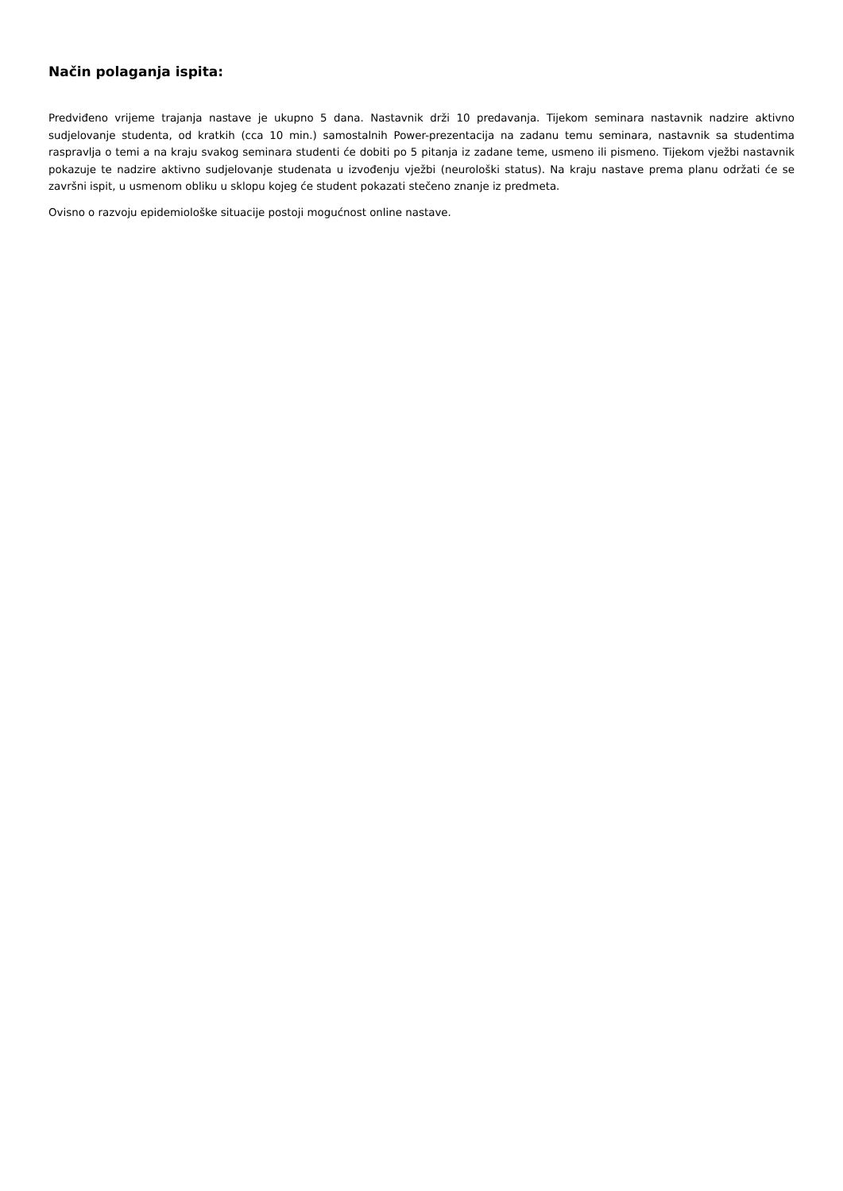Način polaganja ispita:
Predviđeno vrijeme trajanja nastave je ukupno 5 dana. Nastavnik drži 10 predavanja. Tijekom seminara nastavnik nadzire aktivno sudjelovanje studenta, od kratkih (cca 10 min.) samostalnih Power-prezentacija na zadanu temu seminara, nastavnik sa studentima raspravlja o temi a na kraju svakog seminara studenti će dobiti po 5 pitanja iz zadane teme, usmeno ili pismeno. Tijekom vježbi nastavnik pokazuje te nadzire aktivno sudjelovanje studenata u izvođenju vježbi (neurološki status). Na kraju nastave prema planu održati će se završni ispit, u usmenom obliku u sklopu kojeg će student pokazati stečeno znanje iz predmeta.
Ovisno o razvoju epidemiološke situacije postoji mogućnost online nastave.